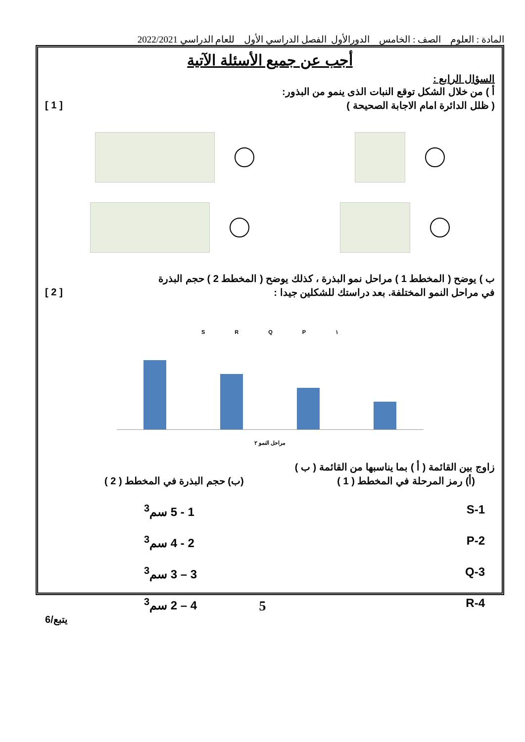المادة : العلوم الصف : الخامس الدورالأول الفصل الدراسي الأول للعام الدراسي 2022/2021
أجب عن جميع الأسئلة الآتية
السؤال الرابع :
أ ) من خلال الشكل توقع النبات الذى ينمو من البذور:
( ظلل الدائرة امام الاجابة الصحيحة )
[ 1 ]
ب ) يوضح ( المخطط 1 ) مراحل نمو البذرة ، كذلك يوضح ( المخطط 2 ) حجم البذرة
في مراحل النمو المختلفة. بعد دراستك للشكلين جيدا :
[ 2 ]
S R Q P ١
مراحل النمو ٢
زاوج بين القائمة ( أ ) بما يناسبها من القائمة ( ب )
(أ) رمز المرحلة في المخطط ( 1 )
(ب) حجم البذرة في المخطط ( 2 )
1-S 1 - 5 سم<sup>3</sup>
2-P 2 - 4 سم<sup>3</sup>
3-Q 3 – 3 سم<sup>3</sup>
4-R 4 – 2 سم<sup>3</sup>
يتبع/6
5